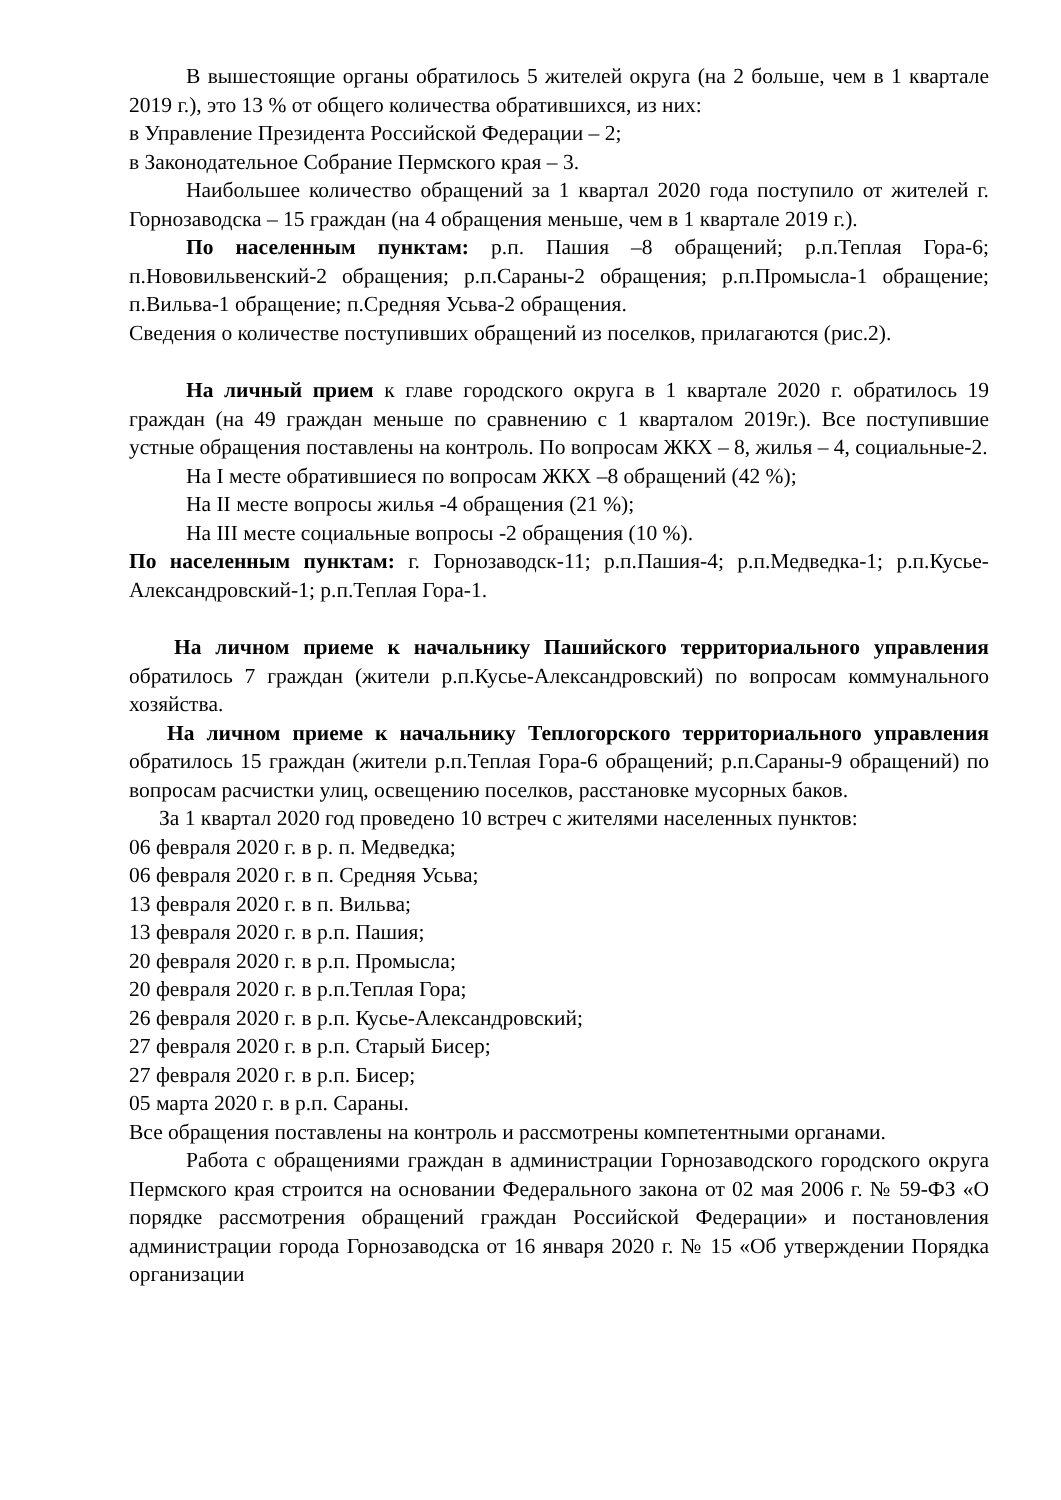В вышестоящие органы обратилось 5 жителей округа (на 2 больше, чем в 1 квартале 2019 г.), это 13 % от общего количества обратившихся, из них:
в Управление Президента Российской Федерации – 2;
в Законодательное Собрание Пермского края – 3.
Наибольшее количество обращений за 1 квартал 2020 года поступило от жителей г. Горнозаводска – 15 граждан (на 4 обращения меньше, чем в 1 квартале 2019 г.).
По населенным пунктам: р.п. Пашия –8 обращений; р.п.Теплая Гора-6; п.Нововильвенский-2 обращения; р.п.Сараны-2 обращения; р.п.Промысла-1 обращение; п.Вильва-1 обращение; п.Средняя Усьва-2 обращения.
Сведения о количестве поступивших обращений из поселков, прилагаются (рис.2).
На личный прием к главе городского округа в 1 квартале 2020 г. обратилось 19 граждан (на 49 граждан меньше по сравнению с 1 кварталом 2019г.). Все поступившие устные обращения поставлены на контроль. По вопросам ЖКХ – 8, жилья – 4, социальные-2.
На I месте обратившиеся по вопросам ЖКХ –8 обращений (42 %);
На II месте вопросы жилья -4 обращения (21 %);
На III месте социальные вопросы -2 обращения (10 %).
По населенным пунктам: г. Горнозаводск-11; р.п.Пашия-4; р.п.Медведка-1; р.п.Кусье-Александровский-1; р.п.Теплая Гора-1.
На личном приеме к начальнику Пашийского территориального управления обратилось 7 граждан (жители р.п.Кусье-Александровский) по вопросам коммунального хозяйства.
На личном приеме к начальнику Теплогорского территориального управления обратилось 15 граждан (жители р.п.Теплая Гора-6 обращений; р.п.Сараны-9 обращений) по вопросам расчистки улиц, освещению поселков, расстановке мусорных баков.
За 1 квартал 2020 год проведено 10 встреч с жителями населенных пунктов:
06 февраля 2020 г. в р. п. Медведка;
06 февраля 2020 г. в п. Средняя Усьва;
13 февраля 2020 г. в п. Вильва;
13 февраля 2020 г. в р.п. Пашия;
20 февраля 2020 г. в р.п. Промысла;
20 февраля 2020 г. в р.п.Теплая Гора;
26 февраля 2020 г. в р.п. Кусье-Александровский;
27 февраля 2020 г. в р.п. Старый Бисер;
27 февраля 2020 г. в р.п. Бисер;
05 марта 2020 г. в р.п. Сараны.
Все обращения поставлены на контроль и рассмотрены компетентными органами.
Работа с обращениями граждан в администрации Горнозаводского городского округа Пермского края строится на основании Федерального закона от 02 мая 2006 г. № 59-ФЗ «О порядке рассмотрения обращений граждан Российской Федерации» и постановления администрации города Горнозаводска от 16 января 2020 г. № 15 «Об утверждении Порядка организации